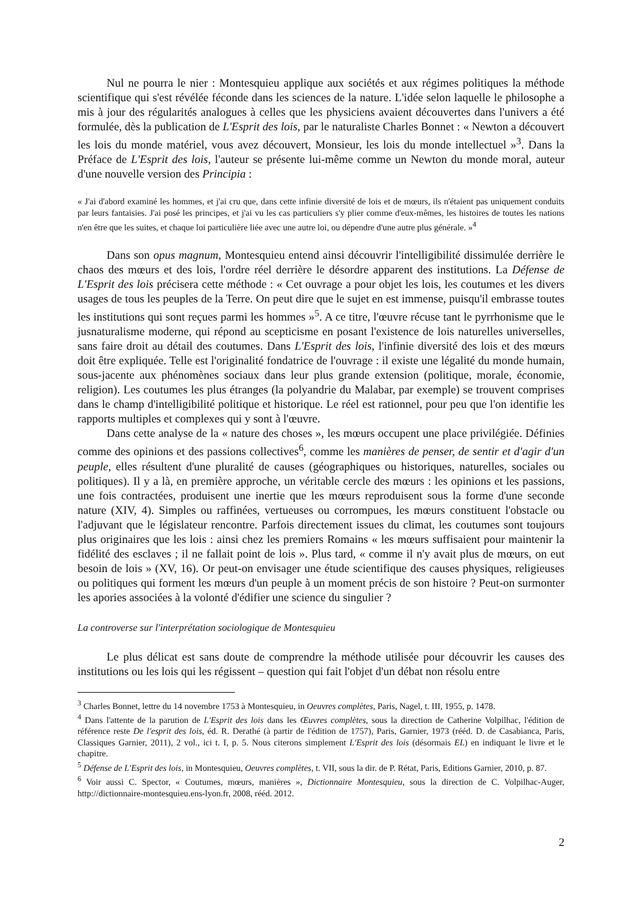Nul ne pourra le nier : Montesquieu applique aux sociétés et aux régimes politiques la méthode scientifique qui s'est révélée féconde dans les sciences de la nature. L'idée selon laquelle le philosophe a mis à jour des régularités analogues à celles que les physiciens avaient découvertes dans l'univers a été formulée, dès la publication de L'Esprit des lois, par le naturaliste Charles Bonnet : « Newton a découvert les lois du monde matériel, vous avez découvert, Monsieur, les lois du monde intellectuel »<sup>3</sup>. Dans la Préface de L'Esprit des lois, l'auteur se présente lui-même comme un Newton du monde moral, auteur d'une nouvelle version des Principia :
« J'ai d'abord examiné les hommes, et j'ai cru que, dans cette infinie diversité de lois et de mœurs, ils n'étaient pas uniquement conduits par leurs fantaisies. J'ai posé les principes, et j'ai vu les cas particuliers s'y plier comme d'eux-mêmes, les histoires de toutes les nations n'en être que les suites, et chaque loi particulière liée avec une autre loi, ou dépendre d'une autre plus générale. »<sup>4</sup>
Dans son opus magnum, Montesquieu entend ainsi découvrir l'intelligibilité dissimulée derrière le chaos des mœurs et des lois, l'ordre réel derrière le désordre apparent des institutions. La Défense de L'Esprit des lois précisera cette méthode : « Cet ouvrage a pour objet les lois, les coutumes et les divers usages de tous les peuples de la Terre. On peut dire que le sujet en est immense, puisqu'il embrasse toutes les institutions qui sont reçues parmi les hommes »<sup>5</sup>. A ce titre, l'œuvre récuse tant le pyrrhonisme que le jusnaturalisme moderne, qui répond au scepticisme en posant l'existence de lois naturelles universelles, sans faire droit au détail des coutumes. Dans L'Esprit des lois, l'infinie diversité des lois et des mœurs doit être expliquée. Telle est l'originalité fondatrice de l'ouvrage : il existe une légalité du monde humain, sous-jacente aux phénomènes sociaux dans leur plus grande extension (politique, morale, économie, religion). Les coutumes les plus étranges (la polyandrie du Malabar, par exemple) se trouvent comprises dans le champ d'intelligibilité politique et historique. Le réel est rationnel, pour peu que l'on identifie les rapports multiples et complexes qui y sont à l'œuvre.
Dans cette analyse de la « nature des choses », les mœurs occupent une place privilégiée. Définies comme des opinions et des passions collectives<sup>6</sup>, comme les manières de penser, de sentir et d'agir d'un peuple, elles résultent d'une pluralité de causes (géographiques ou historiques, naturelles, sociales ou politiques). Il y a là, en première approche, un véritable cercle des mœurs : les opinions et les passions, une fois contractées, produisent une inertie que les mœurs reproduisent sous la forme d'une seconde nature (XIV, 4). Simples ou raffinées, vertueuses ou corrompues, les mœurs constituent l'obstacle ou l'adjuvant que le législateur rencontre. Parfois directement issues du climat, les coutumes sont toujours plus originaires que les lois : ainsi chez les premiers Romains « les mœurs suffisaient pour maintenir la fidélité des esclaves ; il ne fallait point de lois ». Plus tard, « comme il n'y avait plus de mœurs, on eut besoin de lois » (XV, 16). Or peut-on envisager une étude scientifique des causes physiques, religieuses ou politiques qui forment les mœurs d'un peuple à un moment précis de son histoire ? Peut-on surmonter les apories associées à la volonté d'édifier une science du singulier ?
La controverse sur l'interprétation sociologique de Montesquieu
Le plus délicat est sans doute de comprendre la méthode utilisée pour découvrir les causes des institutions ou les lois qui les régissent – question qui fait l'objet d'un débat non résolu entre
<sup>3</sup> Charles Bonnet, lettre du 14 novembre 1753 à Montesquieu, in Oeuvres complètes, Paris, Nagel, t. III, 1955, p. 1478.
<sup>4</sup> Dans l'attente de la parution de L'Esprit des lois dans les Œuvres complètes, sous la direction de Catherine Volpilhac, l'édition de référence reste De l'esprit des lois, éd. R. Derathé (à partir de l'édition de 1757), Paris, Garnier, 1973 (rééd. D. de Casabianca, Paris, Classiques Garnier, 2011), 2 vol., ici t. I, p. 5. Nous citerons simplement L'Esprit des lois (désormais EL) en indiquant le livre et le chapitre.
<sup>5</sup> Défense de L'Esprit des lois, in Montesquieu, Oeuvres complètes, t. VII, sous la dir. de P. Rétat, Paris, Editions Garnier, 2010, p. 87.
<sup>6</sup> Voir aussi C. Spector, « Coutumes, mœurs, manières », Dictionnaire Montesquieu, sous la direction de C. Volpilhac-Auger, http://dictionnaire-montesquieu.ens-lyon.fr, 2008, rééd. 2012.
2